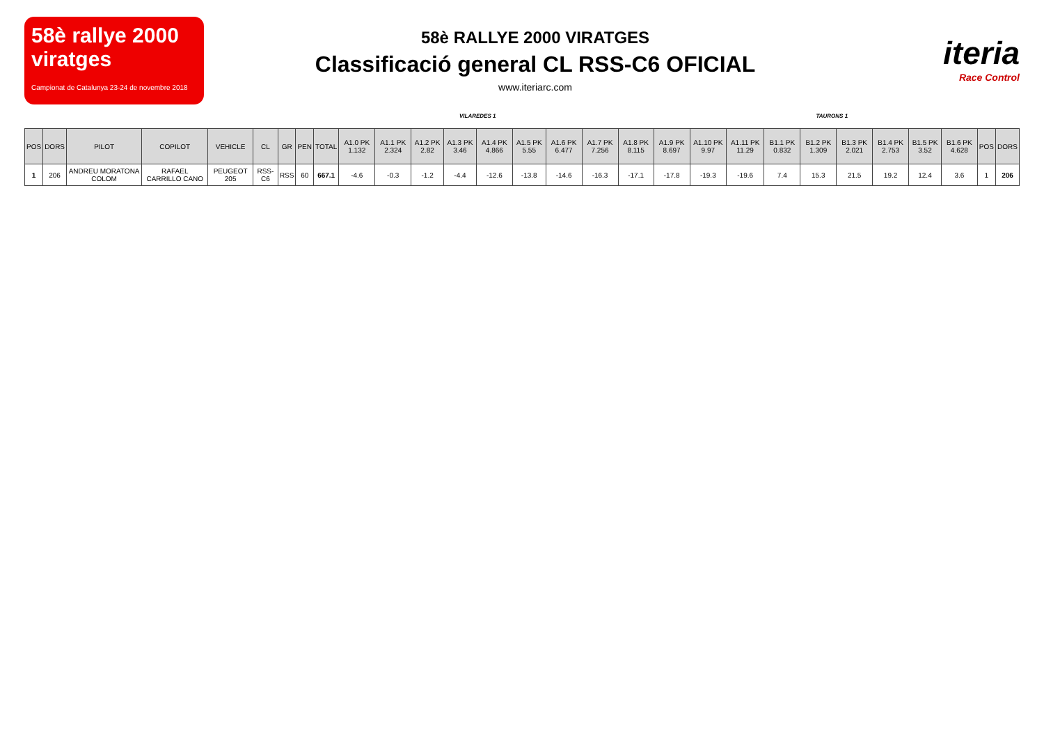58è rallye 2000 viratges
Campionat de Catalunya 23-24 de novembre 2018
58è RALLYE 2000 VIRATGES
Classificació general CL RSS-C6 OFICIAL
www.iteriarc.com
iteria
Race Control
VILAREDES 1 TAURONS 1
| POS | DORS | PILOT | COPILOT | VEHICLE | CL | GR | PEN | TOTAL | A1.0 PK 1.132 | A1.1 PK 2.324 | A1.2 PK 2.82 | A1.3 PK 3.46 | A1.4 PK 4.866 | A1.5 PK 5.55 | A1.6 PK 6.477 | A1.7 PK 7.256 | A1.8 PK 8.115 | A1.9 PK 8.697 | A1.10 PK 9.97 | A1.11 PK 11.29 | B1.1 PK 0.832 | B1.2 PK 1.309 | B1.3 PK 2.021 | B1.4 PK 2.753 | B1.5 PK 3.52 | B1.6 PK 4.628 | POS | DORS |
| --- | --- | --- | --- | --- | --- | --- | --- | --- | --- | --- | --- | --- | --- | --- | --- | --- | --- | --- | --- | --- | --- | --- | --- | --- | --- | --- | --- | --- |
| 1 | 206 | ANDREU MORATONA COLOM | RAFAEL CARRILLO CANO | PEUGEOT 205 | RSS-C6 | RSS | 60 | 667.1 | -4.6 | -0.3 | -1.2 | -4.4 | -12.6 | -13.8 | -14.6 | -16.3 | -17.1 | -17.8 | -19.3 | -19.6 | 7.4 | 15.3 | 21.5 | 19.2 | 12.4 | 3.6 | 1 | 206 |